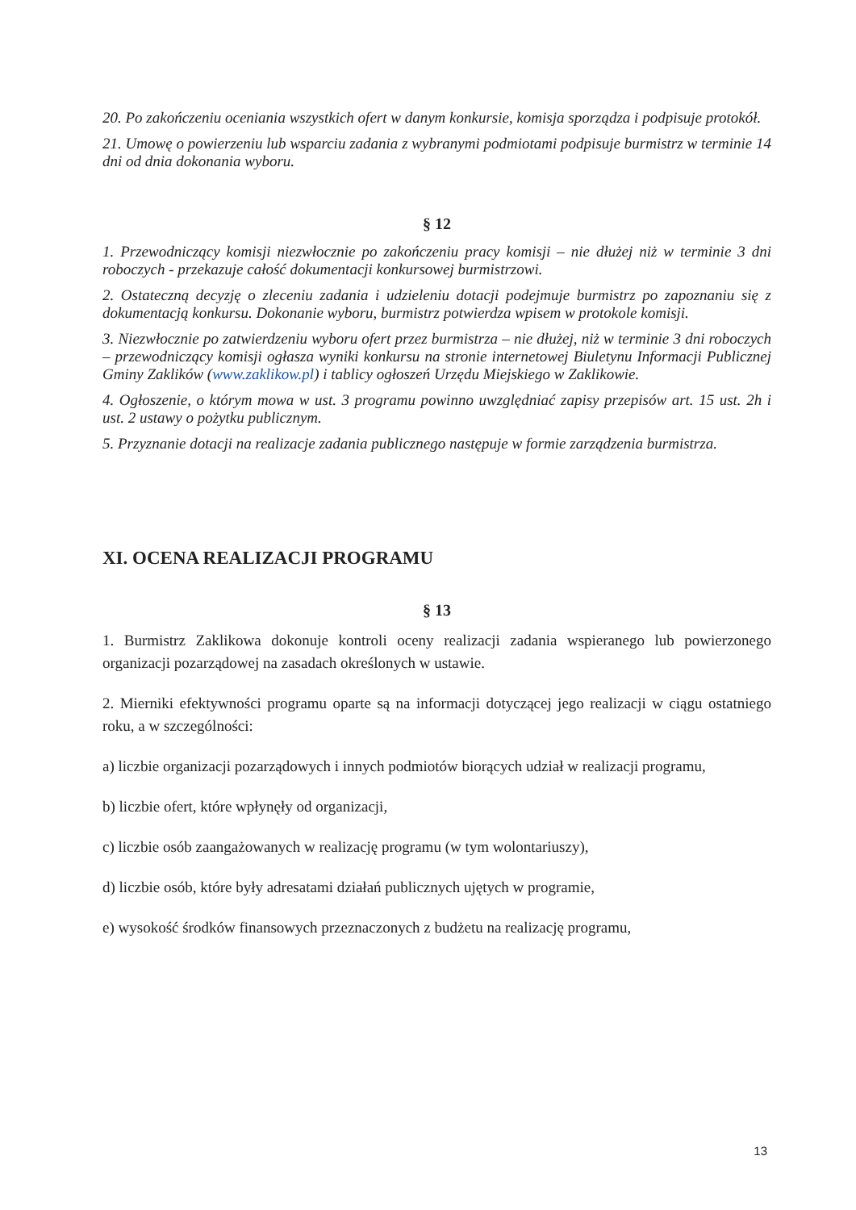20. Po zakończeniu oceniania wszystkich ofert w danym konkursie, komisja sporządza i podpisuje protokół.
21. Umowę o powierzeniu lub wsparciu zadania z wybranymi podmiotami podpisuje burmistrz w terminie 14 dni od dnia dokonania wyboru.
§ 12
1. Przewodniczący komisji niezwłocznie po zakończeniu pracy komisji – nie dłużej niż w terminie 3 dni roboczych - przekazuje całość dokumentacji konkursowej burmistrzowi.
2. Ostateczną decyzję o zleceniu zadania i udzieleniu dotacji podejmuje burmistrz po zapoznaniu się z dokumentacją konkursu. Dokonanie wyboru, burmistrz potwierdza wpisem w protokole komisji.
3. Niezwłocznie po zatwierdzeniu wyboru ofert przez burmistrza – nie dłużej, niż w terminie 3 dni roboczych – przewodniczący komisji ogłasza wyniki konkursu na stronie internetowej Biuletynu Informacji Publicznej Gminy Zaklików (www.zaklikow.pl) i tablicy ogłoszeń Urzędu Miejskiego w Zaklikowie.
4. Ogłoszenie, o którym mowa w ust. 3 programu powinno uwzględniać zapisy przepisów art. 15 ust. 2h i ust. 2 ustawy o pożytku publicznym.
5. Przyznanie dotacji na realizacje zadania publicznego następuje w formie zarządzenia burmistrza.
XI. OCENA REALIZACJI PROGRAMU
§ 13
1. Burmistrz Zaklikowa dokonuje kontroli oceny realizacji zadania wspieranego lub powierzonego organizacji pozarządowej na zasadach określonych w ustawie.
2. Mierniki efektywności programu oparte są na informacji dotyczącej jego realizacji w ciągu ostatniego roku, a w szczególności:
a) liczbie organizacji pozarządowych i innych podmiotów biorących udział w realizacji programu,
b) liczbie ofert, które wpłynęły od organizacji,
c) liczbie osób zaangażowanych w realizację programu (w tym wolontariuszy),
d) liczbie osób, które były adresatami działań publicznych ujętych w programie,
e) wysokość środków finansowych przeznaczonych z budżetu na realizację programu,
13